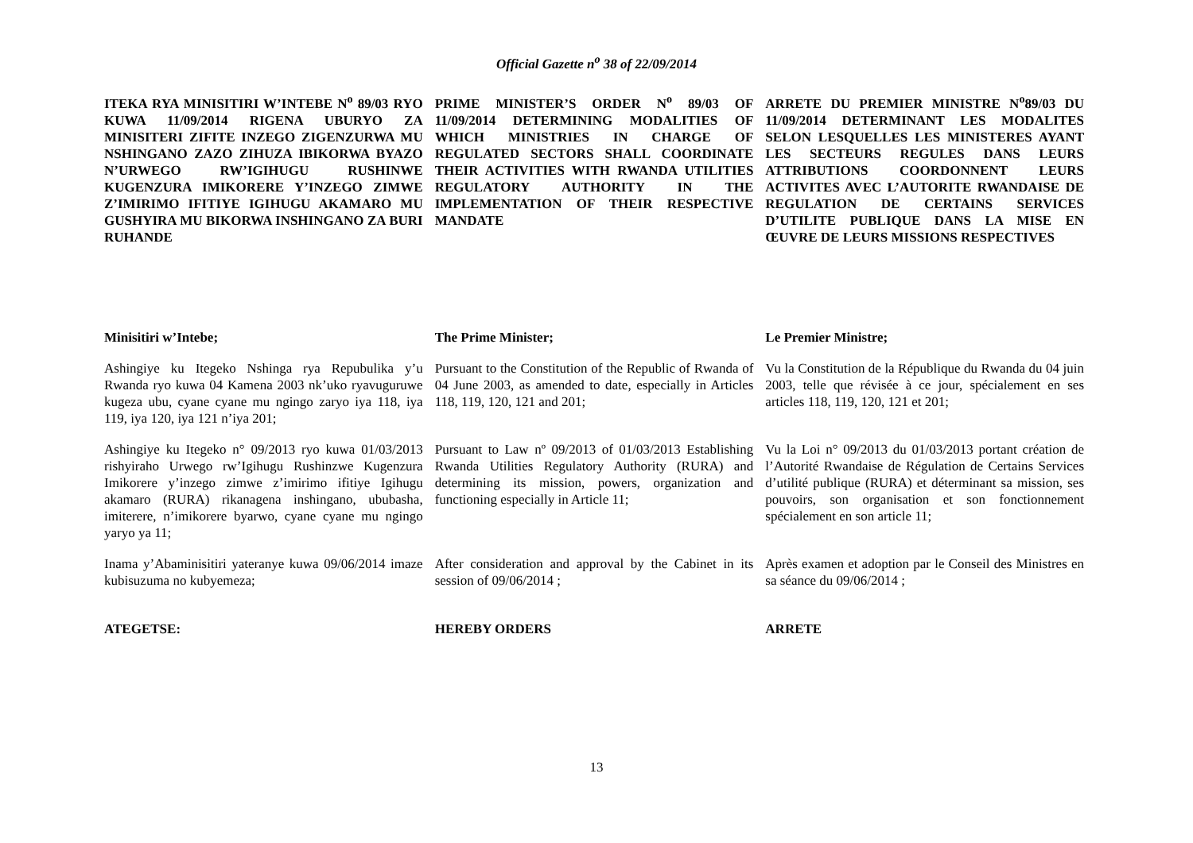Official Gazette n<sup>o</sup> 38 of 22/09/2014
ITEKA RYA MINISITIRI W’INTEBE N<sup>o</sup> 89/03 RYO KUWA 11/09/2014 RIGENA UBURYO ZA MINISITERI ZIFITE INZEGO ZIGENZURWA MU NSHINGANO ZAZO ZIHUZA IBIKORWA BYAZO N’URWEGO RW’IGIHUGU RUSHINWE KUGENZURA IMIKORERE Y’INZEGO ZIMWE Z’IMIRIMO IFITIYE IGIHUGU AKAMARO MU GUSHYIRA MU BIKORWA INSHINGANO ZA BURI RUHANDE
PRIME MINISTER’S ORDER N<sup>o</sup> 89/03 OF 11/09/2014 DETERMINING MODALITIES OF WHICH MINISTRIES IN CHARGE OF REGULATED SECTORS SHALL COORDINATE THEIR ACTIVITIES WITH RWANDA UTILITIES REGULATORY AUTHORITY IN THE IMPLEMENTATION OF THEIR RESPECTIVE MANDATE
ARRETE DU PREMIER MINISTRE N<sup>o</sup>89/03 DU 11/09/2014 DETERMINANT LES MODALITES SELON LESQUELLES LES MINISTERES AYANT LES SECTEURS REGULES DANS LEURS ATTRIBUTIONS COORDONNENT LEURS ACTIVITES AVEC L’AUTORITE RWANDAISE DE REGULATION DE CERTAINS SERVICES D’UTILITE PUBLIQUE DANS LA MISE EN ŒUVRE DE LEURS MISSIONS RESPECTIVES
Minisitiri w’Intebe; The Prime Minister; Le Premier Ministre;
Ashingiye ku Itegeko Nshinga rya Repubulika y’u Rwanda ryo kuwa 04 Kamena 2003 nk’uko ryavuguruwe kugeza ubu, cyane cyane mu ngingo zaryo iya 118, iya 119, iya 120, iya 121 n’iya 201;
Pursuant to the Constitution of the Republic of Rwanda of 04 June 2003, as amended to date, especially in Articles 118, 119, 120, 121 and 201;
Vu la Constitution de la République du Rwanda du 04 juin 2003, telle que révisée à ce jour, spécialement en ses articles 118, 119, 120, 121 et 201;
Ashingiye ku Itegeko n° 09/2013 ryo kuwa 01/03/2013 rishyiraho Urwego rw’Igihugu Rushinzwe Kugenzura Imikorere y’inzego zimwe z’imirimo ifitiye Igihugu akamaro (RURA) rikanagena inshingano, ububasha, imiterere, n’imikorere byarwo, cyane cyane mu ngingo yaryo ya 11;
Pursuant to Law nº 09/2013 of 01/03/2013 Establishing Rwanda Utilities Regulatory Authority (RURA) and determining its mission, powers, organization and functioning especially in Article 11;
Vu la Loi n° 09/2013 du 01/03/2013 portant création de l’Autorité Rwandaise de Régulation de Certains Services d’utilité publique (RURA) et déterminant sa mission, ses pouvoirs, son organisation et son fonctionnement spécialement en son article 11;
Inama y’Abaminisitiri yateranye kuwa 09/06/2014 imaze kubisuzuma no kubyemeza;
After consideration and approval by the Cabinet in its session of 09/06/2014 ;
Après examen et adoption par le Conseil des Ministres en sa séance du 09/06/2014 ;
ATEGETSE: HEREBY ORDERS ARRETE
13